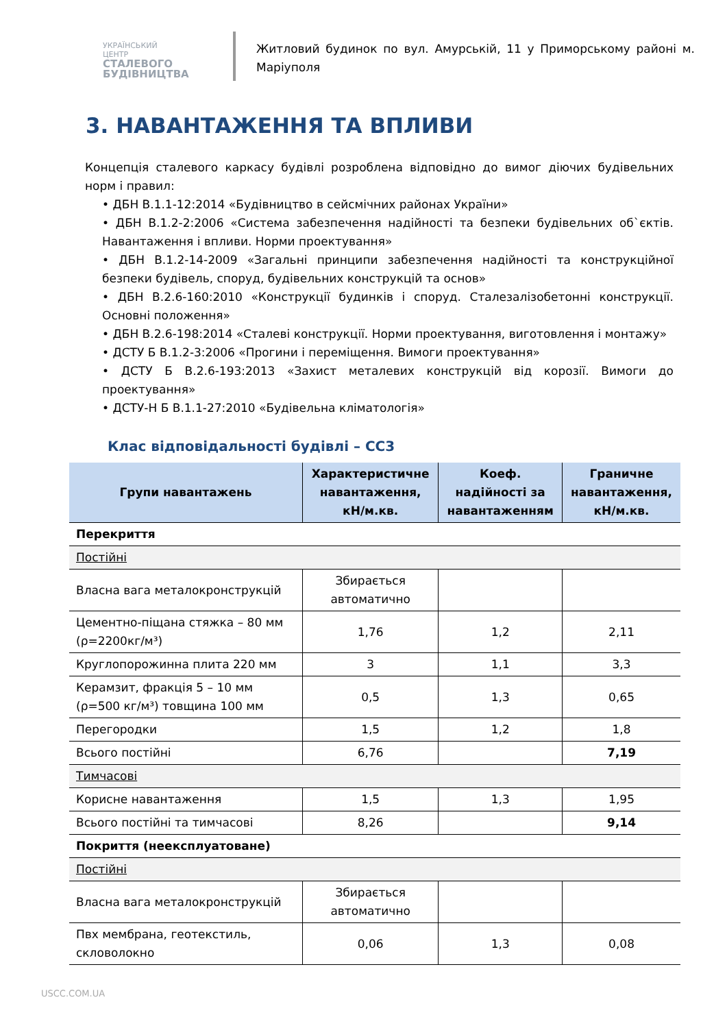УКРАЇНСЬКИЙ ЦЕНТР
СТАЛЕВОГО
БУДІВНИЦТВА
Житловий будинок по вул. Амурській, 11 у Приморському районі м. Маріуполя
3. НАВАНТАЖЕННЯ ТА ВПЛИВИ
Концепція сталевого каркасу будівлі розроблена відповідно до вимог діючих будівельних норм і правил:
• ДБН В.1.1-12:2014 «Будівництво в сейсмічних районах України»
• ДБН В.1.2-2:2006 «Система забезпечення надійності та безпеки будівельних об`єктів. Навантаження і впливи. Норми проектування»
• ДБН В.1.2-14-2009 «Загальні принципи забезпечення надійності та конструкційної безпеки будівель, споруд, будівельних конструкцій та основ»
• ДБН В.2.6-160:2010 «Конструкції будинків і споруд. Сталезалізобетонні конструкції. Основні положення»
• ДБН В.2.6-198:2014 «Сталеві конструкції. Норми проектування, виготовлення і монтажу»
• ДСТУ Б В.1.2-3:2006 «Прогини і переміщення. Вимоги проектування»
• ДСТУ Б В.2.6-193:2013 «Захист металевих конструкцій від корозії. Вимоги до проектування»
• ДСТУ-Н Б В.1.1-27:2010 «Будівельна кліматологія»
Клас відповідальності будівлі – СС3
| Групи навантажень | Характеристичне навантаження, кН/м.кв. | Коеф. надійності за навантаженням | Граничне навантаження, кН/м.кв. |
| --- | --- | --- | --- |
| Перекриття | | | |
| Постійні | | | |
| Власна вага металокронструкцій | Збирається автоматично | | |
| Цементно-піщана стяжка – 80 мм (ρ=2200кг/м³) | 1,76 | 1,2 | 2,11 |
| Круглопорожинна плита 220 мм | 3 | 1,1 | 3,3 |
| Керамзит, фракція 5 – 10 мм (ρ=500 кг/м³) товщина 100 мм | 0,5 | 1,3 | 0,65 |
| Перегородки | 1,5 | 1,2 | 1,8 |
| Всього постійні | 6,76 | | 7,19 |
| Тимчасові | | | |
| Корисне навантаження | 1,5 | 1,3 | 1,95 |
| Всього постійні та тимчасові | 8,26 | | 9,14 |
| Покриття (неексплуатоване) | | | |
| Постійні | | | |
| Власна вага металокронструкцій | Збирається автоматично | | |
| Пвх мембрана, геотекстиль, скловолокно | 0,06 | 1,3 | 0,08 |
USCC.COM.UA